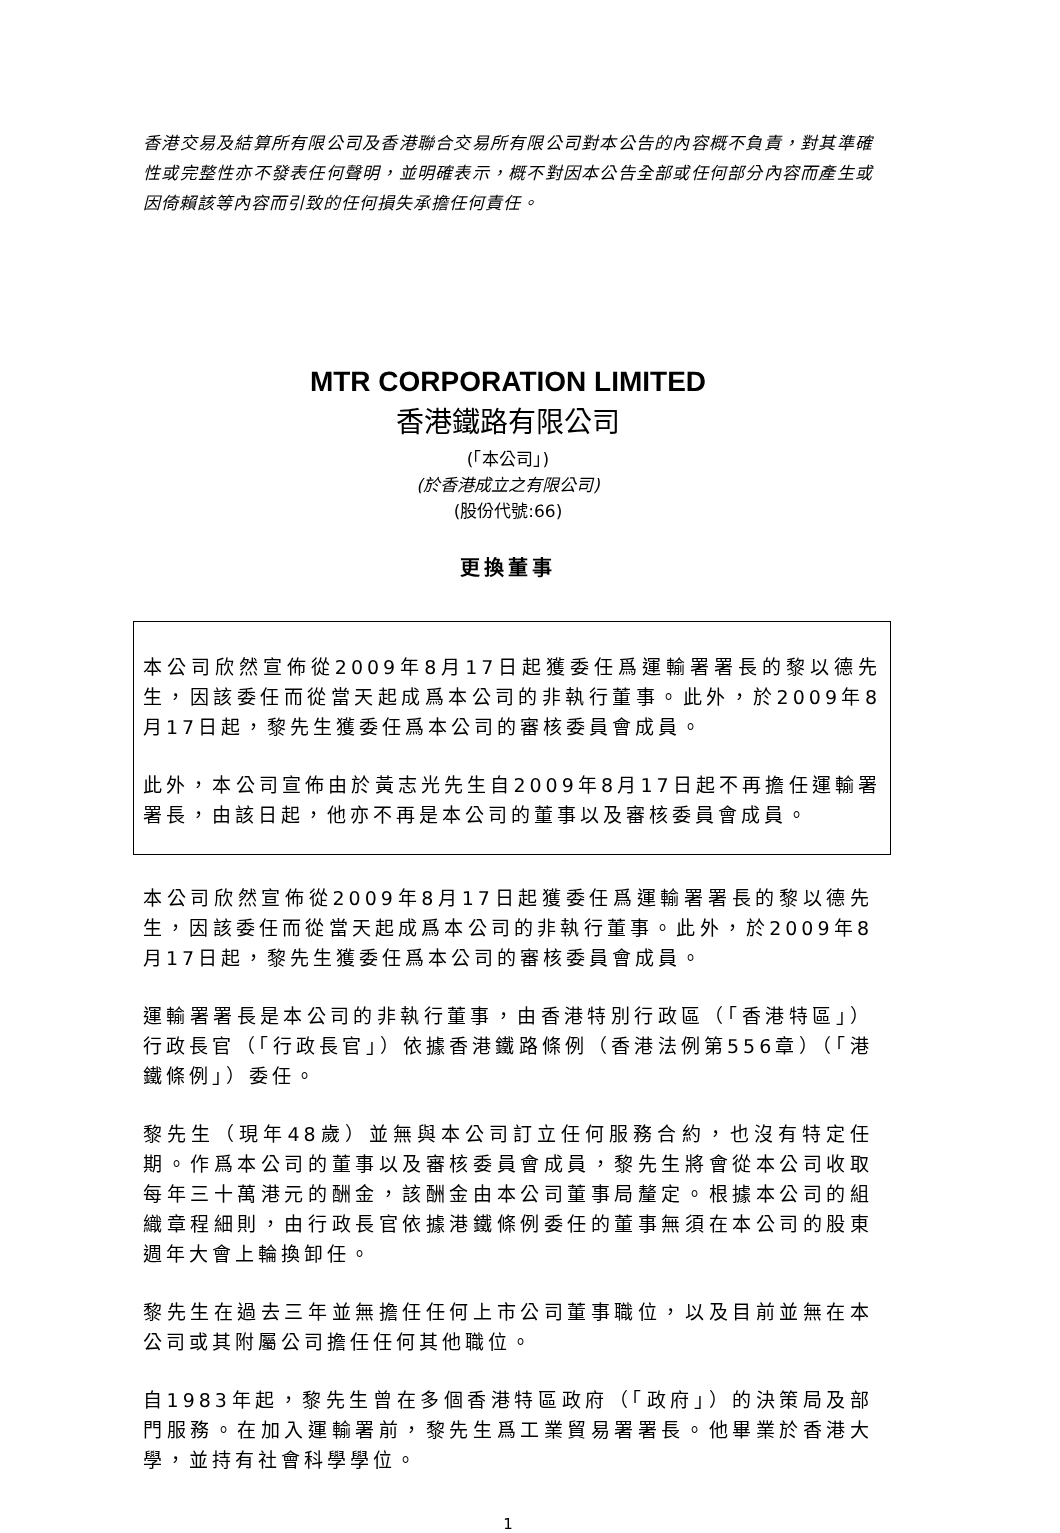香港交易及結算所有限公司及香港聯合交易所有限公司對本公告的內容概不負責，對其準確性或完整性亦不發表任何聲明，並明確表示，概不對因本公告全部或任何部分內容而產生或因倚賴該等內容而引致的任何損失承擔任何責任。
MTR CORPORATION LIMITED
香港鐵路有限公司
(「本公司」)
(於香港成立之有限公司)
(股份代號:66)
更換董事
本公司欣然宣佈從2009年8月17日起獲委任爲運輸署署長的黎以德先生，因該委任而從當天起成爲本公司的非執行董事。此外，於2009年8月17日起，黎先生獲委任爲本公司的審核委員會成員。
此外，本公司宣佈由於黃志光先生自2009年8月17日起不再擔任運輸署署長，由該日起，他亦不再是本公司的董事以及審核委員會成員。
本公司欣然宣佈從2009年8月17日起獲委任爲運輸署署長的黎以德先生，因該委任而從當天起成爲本公司的非執行董事。此外，於2009年8月17日起，黎先生獲委任爲本公司的審核委員會成員。
運輸署署長是本公司的非執行董事，由香港特別行政區（「香港特區」）行政長官（「行政長官」）依據香港鐵路條例（香港法例第556章）（「港鐵條例」）委任。
黎先生（現年48歲）並無與本公司訂立任何服務合約，也沒有特定任期。作爲本公司的董事以及審核委員會成員，黎先生將會從本公司收取每年三十萬港元的酬金，該酬金由本公司董事局釐定。根據本公司的組織章程細則，由行政長官依據港鐵條例委任的董事無須在本公司的股東週年大會上輪換卸任。
黎先生在過去三年並無擔任任何上市公司董事職位，以及目前並無在本公司或其附屬公司擔任任何其他職位。
自1983年起，黎先生曾在多個香港特區政府（「政府」）的決策局及部門服務。在加入運輸署前，黎先生爲工業貿易署署長。他畢業於香港大學，並持有社會科學學位。
1